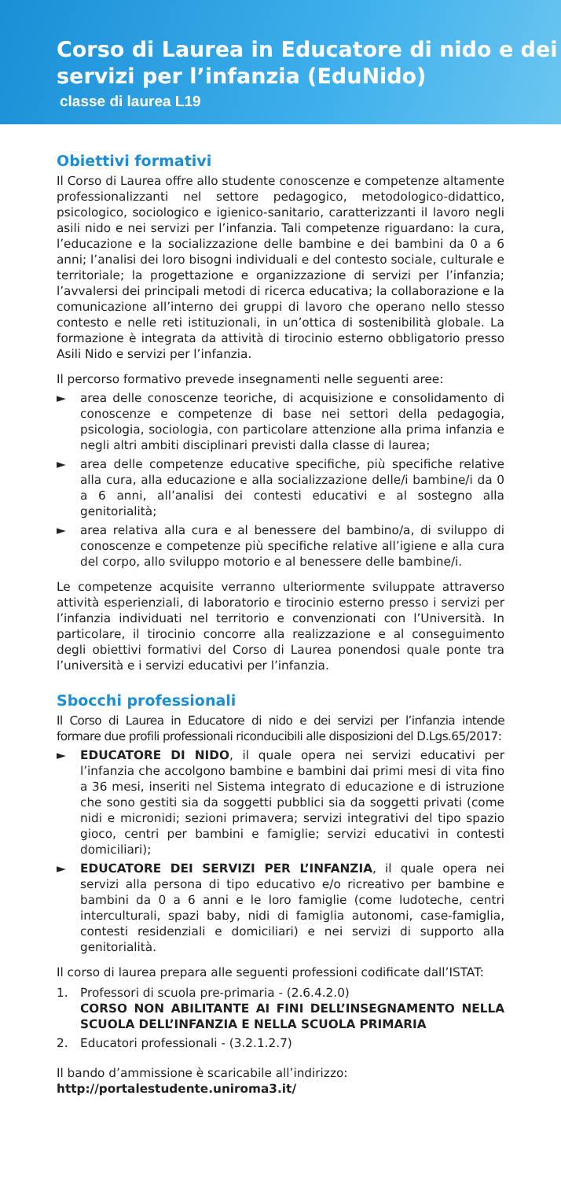Corso di Laurea in Educatore di nido e dei servizi per l’infanzia (EduNido)
classe di laurea L19
Obiettivi formativi
Il Corso di Laurea offre allo studente conoscenze e competenze altamente professionalizzanti nel settore pedagogico, metodologico-didattico, psicologico, sociologico e igienico-sanitario, caratterizzanti il lavoro negli asili nido e nei servizi per l’infanzia. Tali competenze riguardano: la cura, l’educazione e la socializzazione delle bambine e dei bambini da 0 a 6 anni; l’analisi dei loro bisogni individuali e del contesto sociale, culturale e territoriale; la progettazione e organizzazione di servizi per l’infanzia; l’avvalersi dei principali metodi di ricerca educativa; la collaborazione e la comunicazione all’interno dei gruppi di lavoro che operano nello stesso contesto e nelle reti istituzionali, in un’ottica di sostenibilità globale. La formazione è integrata da attività di tirocinio esterno obbligatorio presso Asili Nido e servizi per l’infanzia.
Il percorso formativo prevede insegnamenti nelle seguenti aree:
► area delle conoscenze teoriche, di acquisizione e consolidamento di conoscenze e competenze di base nei settori della pedagogia, psicologia, sociologia, con particolare attenzione alla prima infanzia e negli altri ambiti disciplinari previsti dalla classe di laurea;
► area delle competenze educative specifiche, più specifiche relative alla cura, alla educazione e alla socializzazione delle/i bambine/i da 0 a 6 anni, all’analisi dei contesti educativi e al sostegno alla genitorialità;
► area relativa alla cura e al benessere del bambino/a, di sviluppo di conoscenze e competenze più specifiche relative all’igiene e alla cura del corpo, allo sviluppo motorio e al benessere delle bambine/i.
Le competenze acquisite verranno ulteriormente sviluppate attraverso attività esperienziali, di laboratorio e tirocinio esterno presso i servizi per l’infanzia individuati nel territorio e convenzionati con l’Università. In particolare, il tirocinio concorre alla realizzazione e al conseguimento degli obiettivi formativi del Corso di Laurea ponendosi quale ponte tra l’università e i servizi educativi per l’infanzia.
Sbocchi professionali
Il Corso di Laurea in Educatore di nido e dei servizi per l’infanzia intende formare due profili professionali riconducibili alle disposizioni del D.Lgs.65/2017:
► EDUCATORE DI NIDO, il quale opera nei servizi educativi per l’infanzia che accolgono bambine e bambini dai primi mesi di vita fino a 36 mesi, inseriti nel Sistema integrato di educazione e di istruzione che sono gestiti sia da soggetti pubblici sia da soggetti privati (come nidi e micronidi; sezioni primavera; servizi integrativi del tipo spazio gioco, centri per bambini e famiglie; servizi educativi in contesti domiciliari);
► EDUCATORE DEI SERVIZI PER L’INFANZIA, il quale opera nei servizi alla persona di tipo educativo e/o ricreativo per bambine e bambini da 0 a 6 anni e le loro famiglie (come ludoteche, centri interculturali, spazi baby, nidi di famiglia autonomi, case-famiglia, contesti residenziali e domiciliari) e nei servizi di supporto alla genitorialità.
Il corso di laurea prepara alle seguenti professioni codificate dall’ISTAT:
1. Professori di scuola pre-primaria - (2.6.4.2.0)
CORSO NON ABILITANTE AI FINI DELL’INSEGNAMENTO NELLA SCUOLA DELL’INFANZIA E NELLA SCUOLA PRIMARIA
2. Educatori professionali - (3.2.1.2.7)
Il bando d’ammissione è scaricabile all’indirizzo:
http://portalestudente.uniroma3.it/